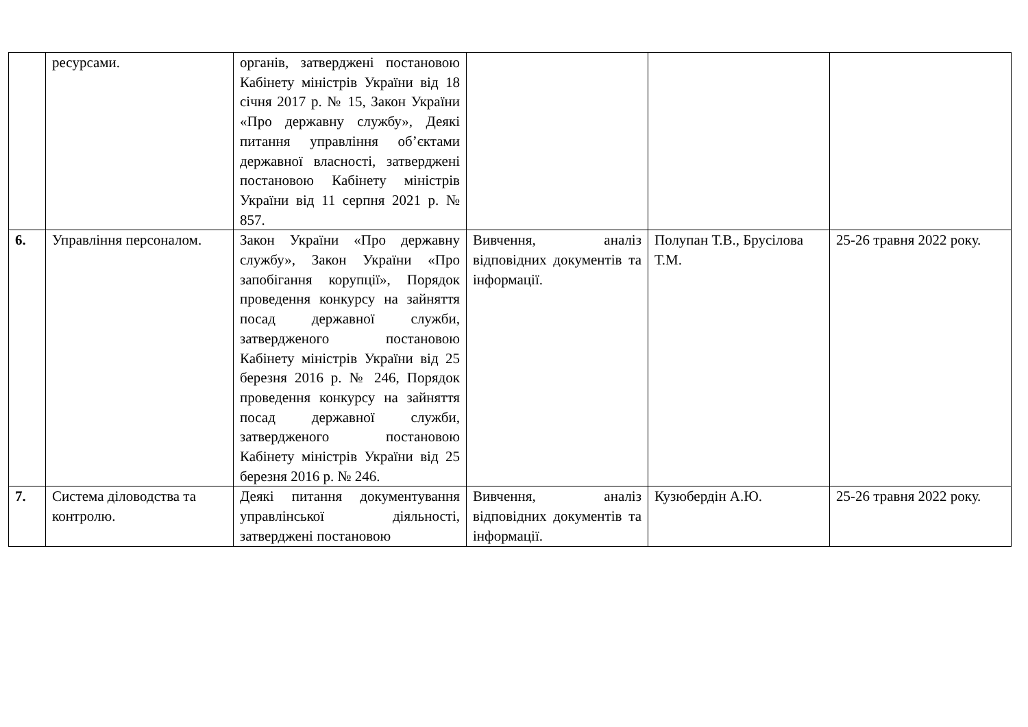| | ресурсами. | органів, затверджені постановою Кабінету міністрів України від 18 січня 2017 р. № 15, Закон України «Про державну службу», Деякі питання управління об’єктами державної власності, затверджені постановою Кабінету міністрів України від 11 серпня 2021 р. № 857. | | | |
| 6. | Управління персоналом. | Закон України «Про державну службу», Закон України «Про запобігання корупції», Порядок проведення конкурсу на зайняття посад державної служби, затвердженого постановою Кабінету міністрів України від 25 березня 2016 р. № 246, Порядок проведення конкурсу на зайняття посад державної служби, затвердженого постановою Кабінету міністрів України від 25 березня 2016 р. № 246. | Вивчення, аналіз відповідних документів та інформації. | Полупан Т.В., Брусілова Т.М. | 25-26 травня 2022 року. |
| 7. | Система діловодства та контролю. | Деякі питання документування управлінської діяльності, затверджені постановою | Вивчення, аналіз відповідних документів та інформації. | Кузюбердін А.Ю. | 25-26 травня 2022 року. |